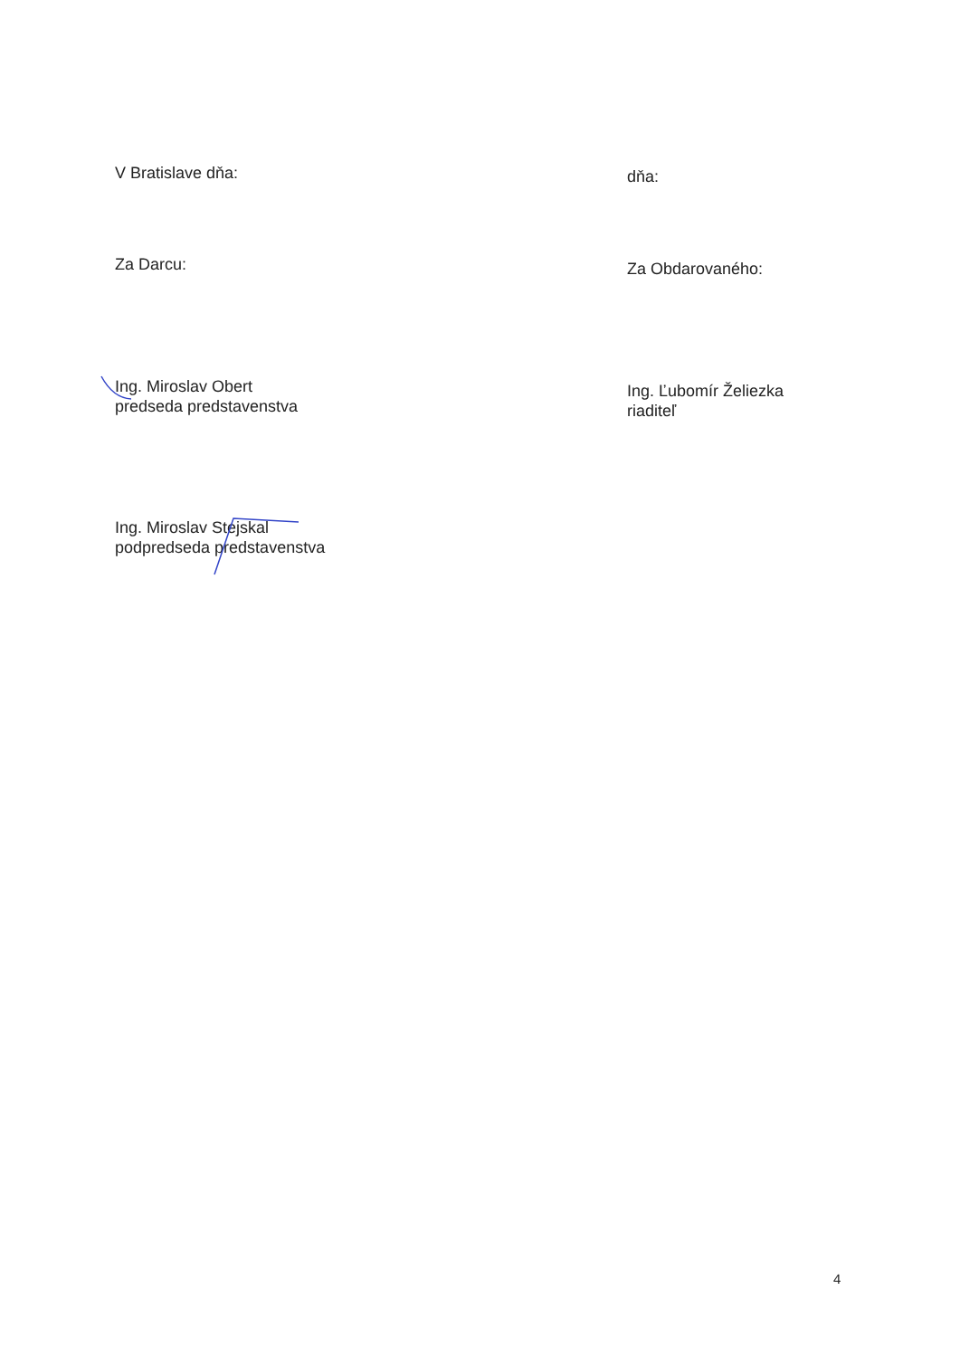V Bratislave dňa:
dňa:
Za Darcu:
Za Obdarovaného:
Ing. Miroslav Obert
predseda predstavenstva
Ing. Ľubomír Želiezka
riaditeľ
Ing. Miroslav Stejskal
podpredseda predstavenstva
4